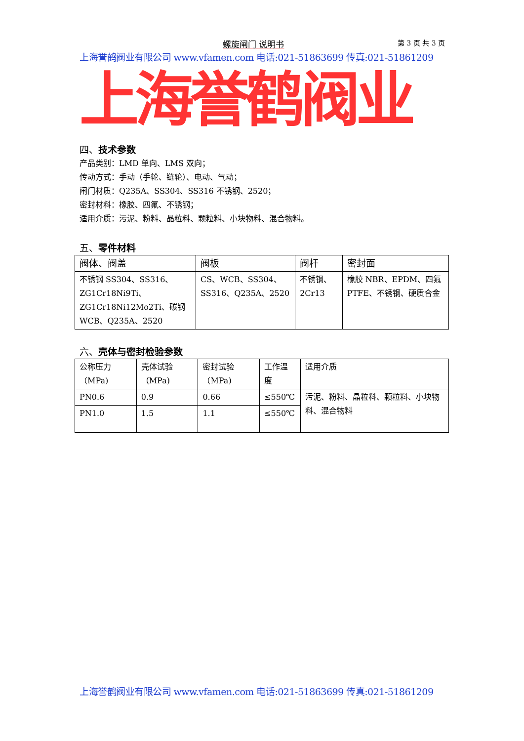螺旋闸门 说明书 第 3 页 共 3 页
上海誉鹤阀业有限公司 www.vfamen.com 电话:021-51863699 传真:021-51861209
上海誉鹤阀业
四、技术参数
产品类别：LMD 单向、LMS 双向；
传动方式：手动（手轮、链轮）、电动、气动；
闸门材质：Q235A、SS304、SS316 不锈钢、2520；
密封材料：橡胶、四氟、不锈钢；
适用介质：污泥、粉料、晶粒料、颗粒料、小块物料、混合物料。
五、零件材料
| 阀体、阀盖 | 阀板 | 阀杆 | 密封面 |
| 不锈钢 SS304、SS316、ZG1Cr18Ni9Ti、ZG1Cr18Ni12Mo2Ti、碳钢 WCB、Q235A、2520 | CS、WCB、SS304、SS316、Q235A、2520 | 不锈钢、2Cr13 | 橡胶 NBR、EPDM、四氟 PTFE、不锈钢、硬质合金 |
六、壳体与密封检验参数
| 公称压力（MPa) | 壳体试验（MPa) | 密封试验（MPa) | 工作温度 | 适用介质 |
| PN0.6 | 0.9 | 0.66 | ≤550℃ | 污泥、粉料、晶粒料、颗粒料、小块物料、混合物料 |
| PN1.0 | 1.5 | 1.1 | ≤550℃ | |
上海誉鹤阀业有限公司 www.vfamen.com 电话:021-51863699 传真:021-51861209